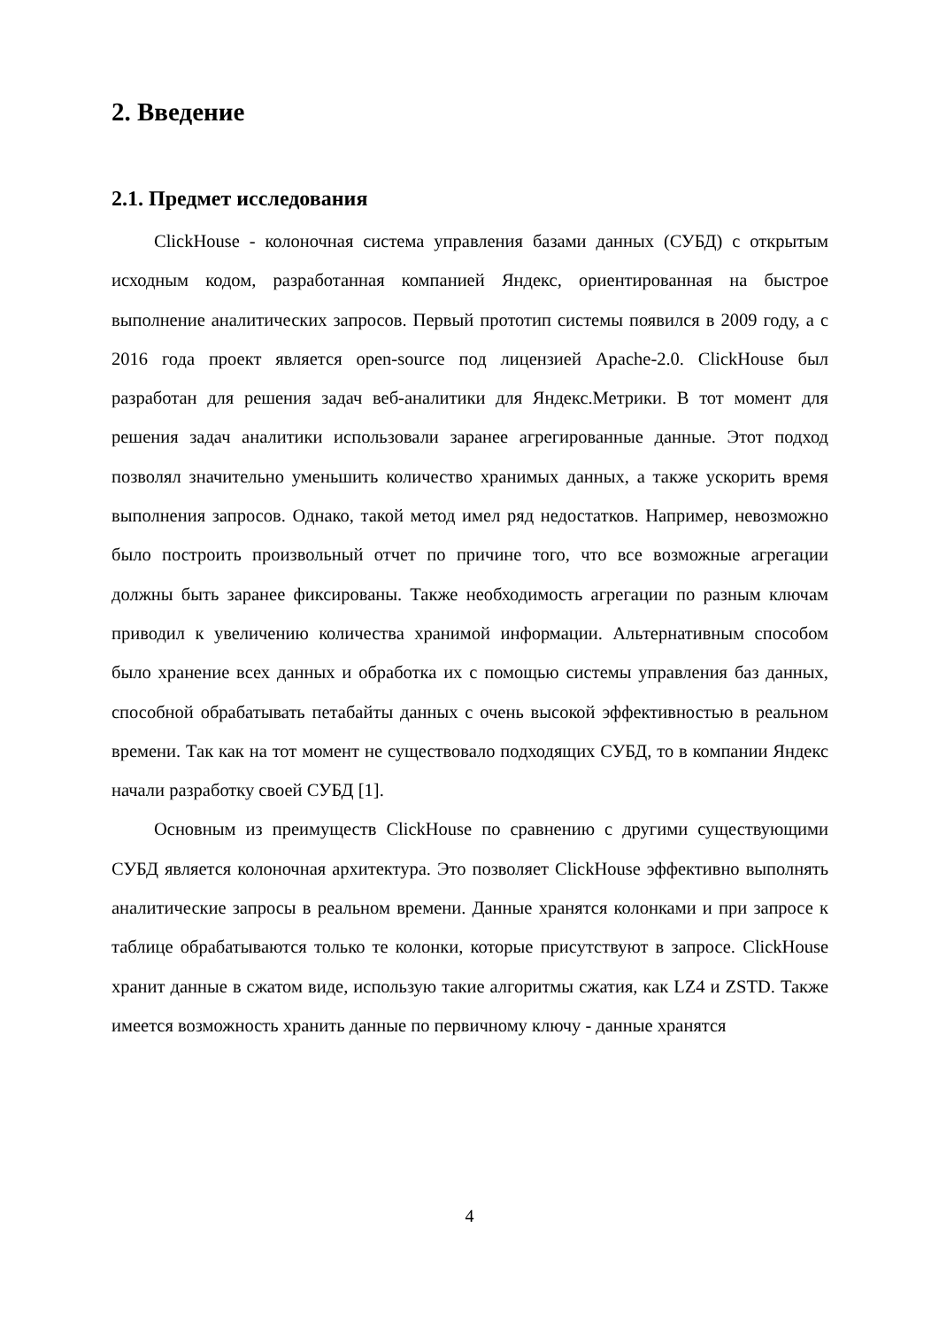2. Введение
2.1. Предмет исследования
ClickHouse - колоночная система управления базами данных (СУБД) с открытым исходным кодом, разработанная компанией Яндекс, ориентированная на быстрое выполнение аналитических запросов. Первый прототип системы появился в 2009 году, а с 2016 года проект является open-source под лицензией Apache-2.0. ClickHouse был разработан для решения задач веб-аналитики для Яндекс.Метрики. В тот момент для решения задач аналитики использовали заранее агрегированные данные. Этот подход позволял значительно уменьшить количество хранимых данных, а также ускорить время выполнения запросов. Однако, такой метод имел ряд недостатков. Например, невозможно было построить произвольный отчет по причине того, что все возможные агрегации должны быть заранее фиксированы. Также необходимость агрегации по разным ключам приводил к увеличению количества хранимой информации. Альтернативным способом было хранение всех данных и обработка их с помощью системы управления баз данных, способной обрабатывать петабайты данных с очень высокой эффективностью в реальном времени. Так как на тот момент не существовало подходящих СУБД, то в компании Яндекс начали разработку своей СУБД [1].
Основным из преимуществ ClickHouse по сравнению с другими существующими СУБД является колоночная архитектура. Это позволяет ClickHouse эффективно выполнять аналитические запросы в реальном времени. Данные хранятся колонками и при запросе к таблице обрабатываются только те колонки, которые присутствуют в запросе. ClickHouse хранит данные в сжатом виде, использую такие алгоритмы сжатия, как LZ4 и ZSTD. Также имеется возможность хранить данные по первичному ключу - данные хранятся
4